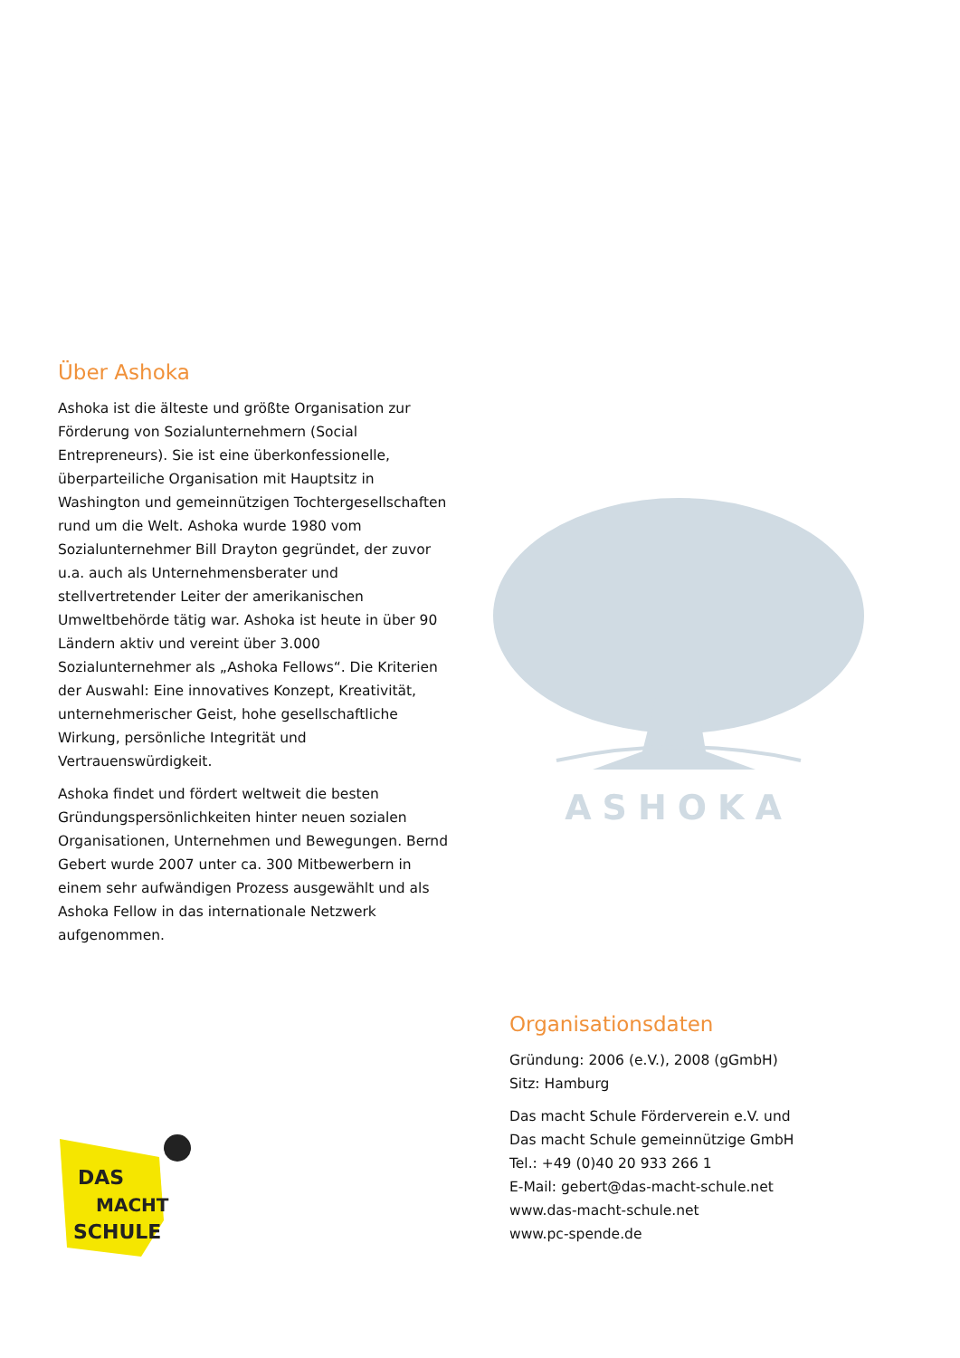Über Ashoka
Ashoka ist die älteste und größte Organisation zur Förderung von Sozialunternehmern (Social Entrepreneurs). Sie ist eine überkonfessionelle, überparteiliche Organisation mit Hauptsitz in Washington und gemeinnützigen Tochtergesellschaften rund um die Welt. Ashoka wurde 1980 vom Sozialunternehmer Bill Drayton gegründet, der zuvor u.a. auch als Unternehmensberater und stellvertretender Leiter der amerikanischen Umweltbehörde tätig war. Ashoka ist heute in über 90 Ländern aktiv und vereint über 3.000 Sozialunternehmer als „Ashoka Fellows“. Die Kriterien der Auswahl: Eine innovatives Konzept, Kreativität, unternehmerischer Geist, hohe gesellschaftliche Wirkung, persönliche Integrität und Vertrauenswürdigkeit.
Ashoka findet und fördert weltweit die besten Gründungspersönlichkeiten hinter neuen sozialen Organisationen, Unternehmen und Bewegungen. Bernd Gebert wurde 2007 unter ca. 300 Mitbewerbern in einem sehr aufwändigen Prozess ausgewählt und als Ashoka Fellow in das internationale Netzwerk aufgenommen.
ASHOKA
DAS
MACHT
SCHULE
Organisationsdaten
Gründung: 2006 (e.V.), 2008 (gGmbH)
Sitz: Hamburg
Das macht Schule Förderverein e.V. und
Das macht Schule gemeinnützige GmbH
Tel.: +49 (0)40 20 933 266 1
E-Mail: gebert@das-macht-schule.net
www.das-macht-schule.net
www.pc-spende.de